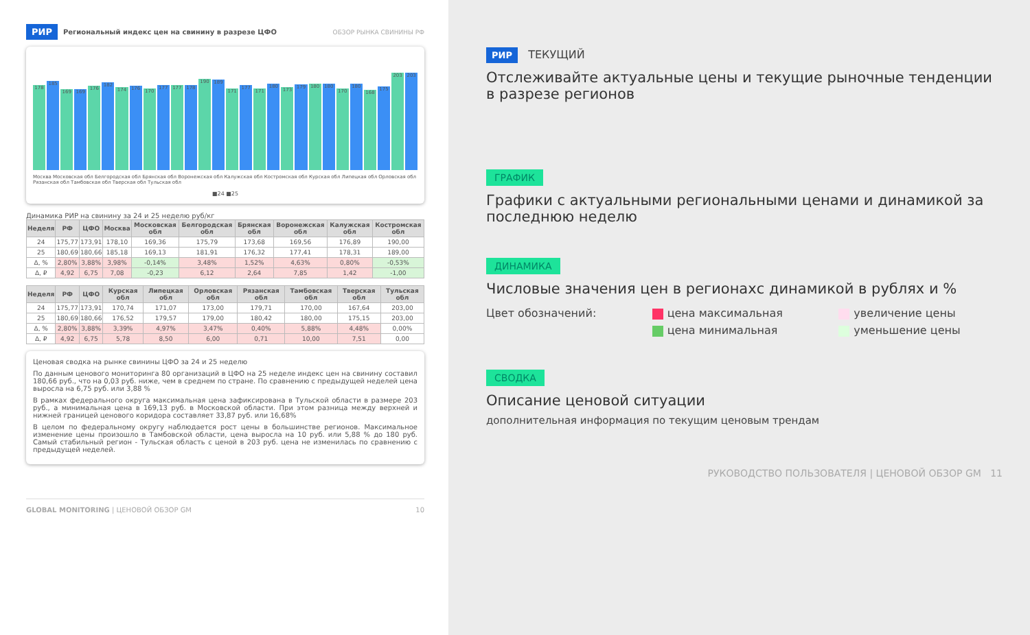РИР Региональный индекс цен на свинину в разрезе ЦФО ОБЗОР РЫНКА СВИНИНЫ РФ
178
185
169
169
176
182
174
176
170
177
177
178
190
189
171
177
171
180
173
179
180
180
170
180
168
175
203
203
Москва Московская обл Белгородская обл Брянская обл Воронежская обл Калужская обл Костромская обл Курская обл Липецкая обл Орловская обл Рязанская обл Тамбовская обл Тверская обл Тульская обл
■24 ■25
Динамика РИР на свинину за 24 и 25 неделю руб/кг
| Неделя | РФ | ЦФО | Москва | Московская обл | Белгородская обл | Брянская обл | Воронежская обл | Калужская обл | Костромская обл |
| --- | --- | --- | --- | --- | --- | --- | --- | --- | --- |
| 24 | 175,77 | 173,91 | 178,10 | 169,36 | 175,79 | 173,68 | 169,56 | 176,89 | 190,00 |
| 25 | 180,69 | 180,66 | 185,18 | 169,13 | 181,91 | 176,32 | 177,41 | 178,31 | 189,00 |
| Δ, % | 2,80% | 3,88% | 3,98% | -0,14% | 3,48% | 1,52% | 4,63% | 0,80% | -0,53% |
| Δ, ₽ | 4,92 | 6,75 | 7,08 | -0,23 | 6,12 | 2,64 | 7,85 | 1,42 | -1,00 |
| Неделя | РФ | ЦФО | Курская обл | Липецкая обл | Орловская обл | Рязанская обл | Тамбовская обл | Тверская обл | Тульская обл |
| --- | --- | --- | --- | --- | --- | --- | --- | --- | --- |
| 24 | 175,77 | 173,91 | 170,74 | 171,07 | 173,00 | 179,71 | 170,00 | 167,64 | 203,00 |
| 25 | 180,69 | 180,66 | 176,52 | 179,57 | 179,00 | 180,42 | 180,00 | 175,15 | 203,00 |
| Δ, % | 2,80% | 3,88% | 3,39% | 4,97% | 3,47% | 0,40% | 5,88% | 4,48% | 0,00% |
| Δ, ₽ | 4,92 | 6,75 | 5,78 | 8,50 | 6,00 | 0,71 | 10,00 | 7,51 | 0,00 |
Ценовая сводка на рынке свинины ЦФО за 24 и 25 неделю
По данным ценового мониторинга 80 организаций в ЦФО на 25 неделе индекс цен на свинину составил 180,66 руб., что на 0,03 руб. ниже, чем в среднем по стране. По сравнению с предыдущей неделей цена выросла на 6,75 руб. или 3,88 %
В рамках федерального округа максимальная цена зафиксирована в Тульской области в размере 203 руб., а минимальная цена в 169,13 руб. в Московской области. При этом разница между верхней и нижней границей ценового коридора составляет 33,87 руб. или 16,68%
В целом по федеральному округу наблюдается рост цены в большинстве регионов. Максимальное изменение цены произошло в Тамбовской области, цена выросла на 10 руб. или 5,88 % до 180 руб. Самый стабильный регион - Тульская область с ценой в 203 руб. цена не изменилась по сравнению с предыдущей неделей.
GLOBAL MONITORING | ЦЕНОВОЙ ОБЗОР GM 10
РИР ТЕКУЩИЙ
Отслеживайте актуальные цены и текущие рыночные тенденции в разрезе регионов
ГРАФИК
Графики с актуальными региональными ценами и динамикой за последнюю неделю
ДИНАМИКА
Числовые значения цен в регионахс динамикой в рублях и %
Цвет обозначений: цена максимальная увеличение цены цена минимальная уменьшение цены
СВОДКА
Описание ценовой ситуации
дополнительная информация по текущим ценовым трендам
РУКОВОДСТВО ПОЛЬЗОВАТЕЛЯ | ЦЕНОВОЙ ОБЗОР GM 11